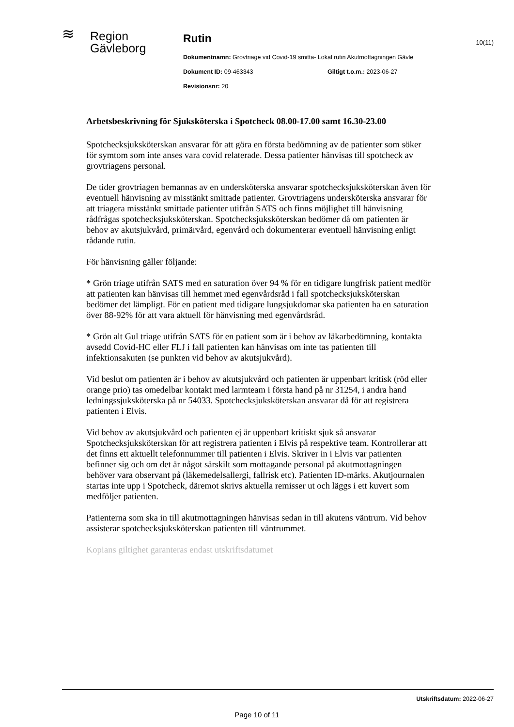≋
Region
Gävleborg
Rutin
Dokumentnamn: Grovtriage vid Covid-19 smitta- Lokal rutin Akutmottagningen Gävle
Dokument ID: 09-463343 Giltigt t.o.m.: 2023-06-27
Revisionsnr: 20
10(11)
Arbetsbeskrivning för Sjuksköterska i Spotcheck 08.00-17.00 samt 16.30-23.00
Spotchecksjuksköterskan ansvarar för att göra en första bedömning av de patienter som söker för symtom som inte anses vara covid relaterade. Dessa patienter hänvisas till spotcheck av grovtriagens personal.
De tider grovtriagen bemannas av en undersköterska ansvarar spotchecksjuksköterskan även för eventuell hänvisning av misstänkt smittade patienter. Grovtriagens undersköterska ansvarar för att triagera misstänkt smittade patienter utifrån SATS och finns möjlighet till hänvisning rådfrågas spotchecksjuksköterskan. Spotchecksjuksköterskan bedömer då om patienten är behov av akutsjukvård, primärvård, egenvård och dokumenterar eventuell hänvisning enligt rådande rutin.
För hänvisning gäller följande:
* Grön triage utifrån SATS med en saturation över 94 % för en tidigare lungfrisk patient medför att patienten kan hänvisas till hemmet med egenvårdsråd i fall spotchecksjuksköterskan bedömer det lämpligt. För en patient med tidigare lungsjukdomar ska patienten ha en saturation över 88-92% för att vara aktuell för hänvisning med egenvårdsråd.
* Grön alt Gul triage utifrån SATS för en patient som är i behov av läkarbedömning, kontakta avsedd Covid-HC eller FLJ i fall patienten kan hänvisas om inte tas patienten till infektionsakuten (se punkten vid behov av akutsjukvård).
Vid beslut om patienten är i behov av akutsjukvård och patienten är uppenbart kritisk (röd eller orange prio) tas omedelbar kontakt med larmteam i första hand på nr 31254, i andra hand ledningssjuksköterska på nr 54033. Spotchecksjuksköterskan ansvarar då för att registrera patienten i Elvis.
Vid behov av akutsjukvård och patienten ej är uppenbart kritiskt sjuk så ansvarar Spotchecksjuksköterskan för att registrera patienten i Elvis på respektive team. Kontrollerar att det finns ett aktuellt telefonnummer till patienten i Elvis. Skriver in i Elvis var patienten befinner sig och om det är något särskilt som mottagande personal på akutmottagningen behöver vara observant på (läkemedelsallergi, fallrisk etc). Patienten ID-märks. Akutjournalen startas inte upp i Spotcheck, däremot skrivs aktuella remisser ut och läggs i ett kuvert som medföljer patienten.
Patienterna som ska in till akutmottagningen hänvisas sedan in till akutens väntrum. Vid behov assisterar spotchecksjuksköterskan patienten till väntrummet.
Kopians giltighet garanteras endast utskriftsdatumet
Utskriftsdatum: 2022-06-27
Page 10 of 11